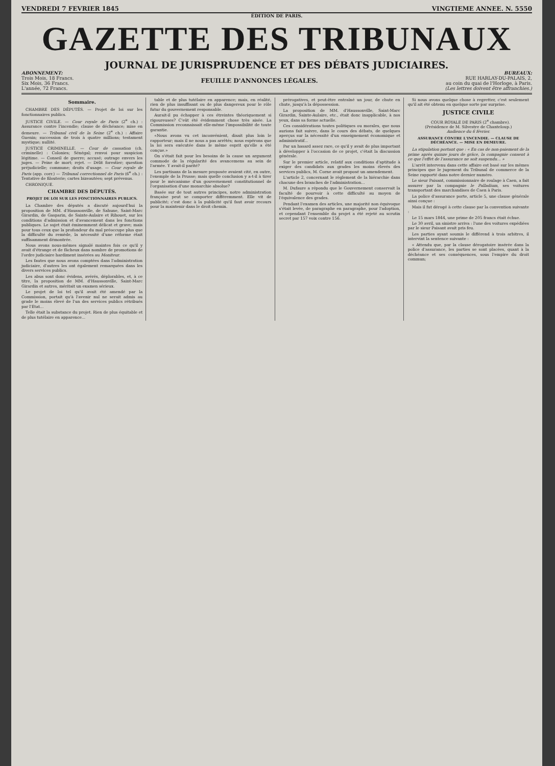VENDREDI 7 FEVRIER 1845 VINGTIEME ANNEE. N. 5550
ÉDITION DE PARIS.
GAZETTE DES TRIBUNAUX
JOURNAL DE JURISPRUDENCE ET DES DÉBATS JUDICIAIRES.
ABONNEMENT:
Trois Mois, 18 Francs.
Six Mois, 36 Francs.
L'année, 72 Francs.
FEUILLE D'ANNONCES LÉGALES.
BUREAUX:
RUE HARLAY-DU-PALAIS, 2,
au coin du quai de l'Horloge, à Paris.
(Les lettres doivent être affranchies.)
Sommaire.
CHAMBRE DES DÉPUTÉS. — Projet de loi sur les fonctionnaires publics.
JUSTICE CIVILE. — Cour royale de Paris (2<sup>e</sup> ch.) : Assurance contre l'incendie; clause de déchéance; mise en demeure. — Tribunal civil de la Seine (2<sup>e</sup> ch.) : Affaire Guenin; succession de trois à quatre millions; testament mystique; nullité.
JUSTICE CRIMINELLE. — Cour de cassation (ch. criminelle) : Colonies; Sénégal; renvoi pour suspicion légitime. — Conseil de guerre; accusé; outrage envers les juges. — Peine de mort; rejet. — Délit forestier; question préjudicielle; commune; droits d'usage. — Cour royale de Paris (app. corr.) — Tribunal correctionnel de Paris (6<sup>e</sup> ch.) : Tentative de filouterie; cartes bizeautées; sept prévenus.
CHRONIQUE.
CHAMBRE DES DÉPUTÉS.
PROJET DE LOI SUR LES FONCTIONNAIRES PUBLICS.
La Chambre des députés a discuté aujourd'hui la proposition de MM. d'Haussonville, de Sahune, Saint-Marc Girardin, de Gasparin, de Sainte-Aulaire et Rihouet, sur les conditions d'admission et d'avancement dans les fonctions publiques. Le sujet était éminemment délicat et grave; mais pour tous ceux que la profondeur du mal préoccupe plus que la difficulté du remède, la nécessité d'une réforme était suffisamment démontrée.
Nous avons nous-mêmes signalé maintes fois ce qu'il y avait d'étrange et de fâcheux dans nombre de promotions de l'ordre judiciaire hardiment insérées au Moniteur.
Les fautes que nous avons comptées dans l'administration judiciaire, d'autres les ont également remarquées dans les divers services publics.
Les abus sont donc évidens, avérés, déplorables, et, à ce titre, la proposition de MM. d'Haussonville, Saint-Marc Girardin et autres, méritait un examen sérieux.
Le projet de loi tel qu'il avait été amendé par la Commission, portait qu'à l'avenir nul ne serait admis au grade le moins élevé de l'un des services publics rétribués par l'Etat...
Telle était la substance du projet. Rien de plus équitable et de plus tutélaire en apparence...
table et de plus tutélaire en apparence; mais, en réalité, rien de plus insuffisant ou de plus dangereux pour le rôle futur du gouvernement responsable.
Aurait-il pu échapper à ces étreintes théoriquement si rigoureuses? C'eût été évidemment chose très aisée. La Commission reconnaissait elle-même l'impossibilité de toute garantie.
«Nous avons vu cet inconvénient, disait plus loin le rapporteur; mais il ne nous a pas arrêtés; nous espérons que la loi sera exécutée dans le même esprit qu'elle a été conçue.»
On s'était fait pour les besoins de la cause un argument commode de la régularité des avancemens au sein de l'armée. Y avait-il parité?
Les partisans de la mesure proposée avaient cité, en outre, l'exemple de la Prusse; mais quelle conclusion y a-t-il à tirer pour le mécanisme d'un gouvernement constitutionnel de l'organisation d'une monarchie absolue?
Basée sur de tout autres principes, notre administration française peut se comporter différemment. Elle vit de publicité; c'est donc à la publicité qu'il faut avoir recours pour la maintenir dans le droit chemin.
prérogatives, et peut-être entraîné un jour, de chute en chute, jusqu'à la dépossession.
La proposition de MM. d'Haussonville, Saint-Marc Girardin, Sainte-Aulaire, etc., était donc inapplicable, à nos yeux, dans sa forme actuelle.
Ces considérations toutes politiques ou morales, que nous aurions fait suivre, dans le cours des débats, de quelques aperçus sur la nécessité d'un enseignement économique et administratif...
Par un hasard assez rare, ce qu'il y avait de plus important à développer à l'occasion de ce projet, c'était la discussion générale.
Sur le premier article, relatif aux conditions d'aptitude à exiger des candidats aux grades les moins élevés des services publics, M. Corne avait proposé un amendement.
L'article 2, concernant le règlement de la hiérarchie dans chacune des branches de l'administration...
M. Dufaure a répondu que le Gouvernement conservait la faculté de pourvoir à cette difficulté au moyen de l'équivalence des grades.
Pendant l'examen des articles, une majorité non équivoque s'était levée, de paragraphe en paragraphe, pour l'adoption, et cependant l'ensemble du projet a été rejeté au scrutin secret par 157 voix contre 156.
Si nous avons quelque chose à regretter, c'est seulement qu'il ait été obtenu en quelque sorte par surprise.
JUSTICE CIVILE
COUR ROYALE DE PARIS (2<sup>e</sup> chambre).
(Présidence de M. Silvestre de Chanteloup.)
Audience du 6 février.
ASSURANCE CONTRE L'INCENDIE. — CLAUSE DE DÉCHÉANCE. — MISE EN DEMEURE.
La stipulation portant que : « En cas de non-paiement de la prime après quinze jours de grâce, la compagnie consent à ce que l'effet de l'assurance ne soit suspendu... »
L'arrêt intervenu dans cette affaire est basé sur les mêmes principes que le jugement du Tribunal de commerce de la Seine rapporté dans notre dernier numéro.
Le sieur Paisant, commissionnaire de roulage à Caen, a fait assurer par la compagnie le Palladium, ses voitures transportant des marchandises de Caen à Paris.
La police d'assurance porte, article 5, une clause générale ainsi conçue :
Mais il fut dérogé à cette clause par la convention suivante :
Le 15 mars 1844, une prime de 205 francs était échue.
Le 30 avril, un sinistre arriva : l'une des voitures expédiées par le sieur Paisant avait pris feu.
Les parties ayant soumis le différend à trois arbitres, il intervint la sentence suivante :
« Attendu que, par la clause dérogatoire insérée dans la police d'assurance, les parties se sont placées, quant à la déchéance et ses conséquences, sous l'empire du droit commun;